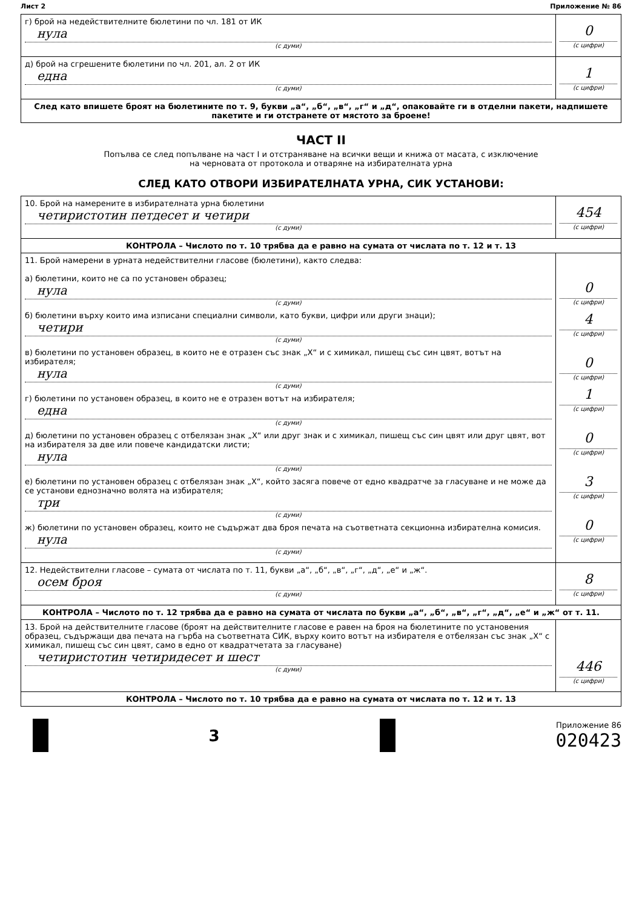Лист 2 Приложение № 86
| г) брой на недействителните бюлетини по чл. 181 от ИК нула (с думи) | 0 (с цифри) |
| д) брой на сгрешените бюлетини по чл. 201, ал. 2 от ИК една (с думи) | 1 (с цифри) |
| След като впишете броят на бюлетините по т. 9, букви „а“, „б“, „в“, „г“ и „д“, опаковайте ги в отделни пакети, надпишете пакетите и ги отстранете от мястото за броене! | |
ЧАСТ II
Попълва се след попълване на част I и отстраняване на всички вещи и книжа от масата, с изключение
на черновата от протокола и отваряне на избирателната урна
СЛЕД КАТО ОТВОРИ ИЗБИРАТЕЛНАТА УРНА, СИК УСТАНОВИ:
| 10. Брой на намерените в избирателната урна бюлетини четиристотин петдесет и четири (с думи) | 454 (с цифри) |
| КОНТРОЛА – Числото по т. 10 трябва да е равно на сумата от числата по т. 12 и т. 13 | |
| 11. Брой намерени в урната недействителни гласове (бюлетини), както следва: а) бюлетини, които не са по установен образец; нула (с думи) б) бюлетини върху които има изписани специални символи, като букви, цифри или други знаци); четири (с думи) в) бюлетини по установен образец, в които не е отразен със знак „Х“ и с химикал, пишещ със син цвят, вотът на избирателя; нула (с думи) г) бюлетини по установен образец, в които не е отразен вотът на избирателя; една (с думи) д) бюлетини по установен образец с отбелязан знак „Х“ или друг знак и с химикал, пишещ със син цвят или друг цвят, вот на избирателя за две или повече кандидатски листи; нула (с думи) е) бюлетини по установен образец с отбелязан знак „Х“, който засяга повече от едно квадратче за гласуване и не може да се установи еднозначно волята на избирателя; три (с думи) ж) бюлетини по установен образец, които не съдържат два броя печата на съответната секционна избирателна комисия. нула (с думи) | 0 (с цифри) 4 (с цифри) 0 (с цифри) 1 (с цифри) 0 (с цифри) 3 (с цифри) 0 (с цифри) |
| 12. Недействителни гласове – сумата от числата по т. 11, букви „а“, „б“, „в“, „г“, „д“, „е“ и „ж“. осем броя (с думи) | 8 (с цифри) |
| КОНТРОЛА – Числото по т. 12 трябва да е равно на сумата от числата по букви „а“, „б“, „в“, „г“, „д“, „е“ и „ж“ от т. 11. | |
| 13. Брой на действителните гласове (броят на действителните гласове е равен на броя на бюлетините по установения образец, съдържащи два печата на гърба на съответната СИК, върху които вотът на избирателя е отбелязан със знак „Х“ с химикал, пишещ със син цвят, само в едно от квадратчетата за гласуване) четиристотин четиридесет и шест (с думи) | 446 (с цифри) |
| КОНТРОЛА – Числото по т. 10 трябва да е равно на сумата от числата по т. 12 и т. 13 | |
3
Приложение 86
020423